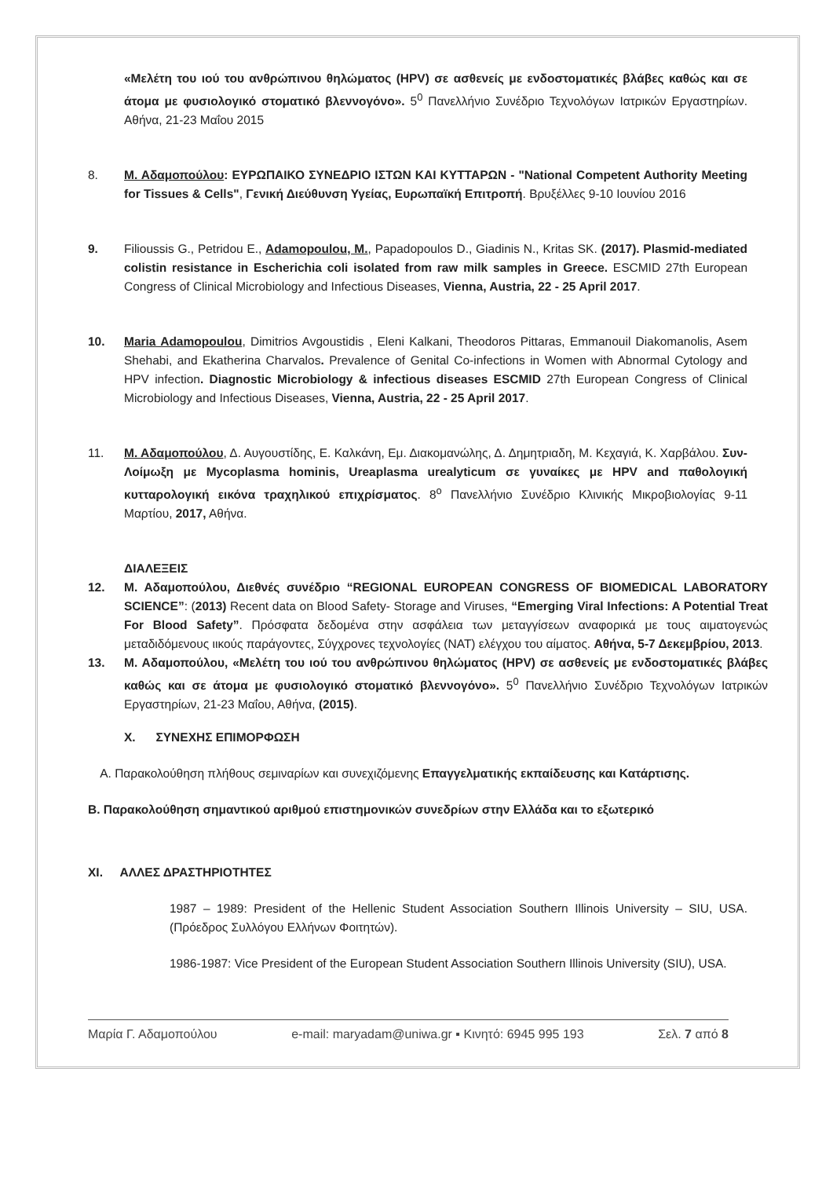«Μελέτη του ιού του ανθρώπινου θηλώματος (HPV) σε ασθενείς με ενδοστοματικές βλάβες καθώς και σε άτομα με φυσιολογικό στοματικό βλεννογόνο». 5<sup>0</sup> Πανελλήνιο Συνέδριο Τεχνολόγων Ιατρικών Εργαστηρίων. Αθήνα, 21-23 Μαΐου 2015
8. Μ. Αδαμοπούλου: ΕΥΡΩΠΑΙΚΟ ΣΥΝΕΔΡΙΟ ΙΣΤΩΝ ΚΑΙ ΚΥΤΤΑΡΩΝ - "National Competent Authority Meeting for Tissues & Cells", Γενική Διεύθυνση Υγείας, Ευρωπαϊκή Επιτροπή. Βρυξέλλες 9-10 Ιουνίου 2016
9. Filioussis G., Petridou E., Adamopoulou, M., Papadopoulos D., Giadinis N., Kritas SK. (2017). Plasmid-mediated colistin resistance in Escherichia coli isolated from raw milk samples in Greece. ESCMID 27th European Congress of Clinical Microbiology and Infectious Diseases, Vienna, Austria, 22 - 25 April 2017.
10. Maria Adamopoulou, Dimitrios Avgoustidis , Eleni Kalkani, Theodoros Pittaras, Emmanouil Diakomanolis, Asem Shehabi, and Ekatherina Charvalos. Prevalence of Genital Co-infections in Women with Abnormal Cytology and HPV infection. Diagnostic Microbiology & infectious diseases ESCMID 27th European Congress of Clinical Microbiology and Infectious Diseases, Vienna, Austria, 22 - 25 April 2017.
11. Μ. Αδαμοπούλου, Δ. Αυγουστίδης, Ε. Καλκάνη, Εμ. Διακομανώλης, Δ. Δημητριαδη, Μ. Κεχαγιά, Κ. Χαρβάλου. Συν-Λοίμωξη με Mycoplasma hominis, Ureaplasma urealyticum σε γυναίκες με HPV and παθολογική κυτταρολογική εικόνα τραχηλικού επιχρίσματος. 8<sup>ο</sup> Πανελλήνιο Συνέδριο Κλινικής Μικροβιολογίας 9-11 Μαρτίου, 2017, Αθήνα.
ΔΙΑΛΕΞΕΙΣ
12. Μ. Αδαμοπούλου, Διεθνές συνέδριο “REGIONAL EUROPEAN CONGRESS OF BIOMEDICAL LABORATORY SCIENCE”: (2013) Recent data on Blood Safety- Storage and Viruses, “Emerging Viral Infections: A Potential Treat For Blood Safety”. Πρόσφατα δεδομένα στην ασφάλεια των μεταγγίσεων αναφορικά με τους αιματογενώς μεταδιδόμενους ιικούς παράγοντες, Σύγχρονες τεχνολογίες (ΝΑΤ) ελέγχου του αίματος. Αθήνα, 5-7 Δεκεμβρίου, 2013.
13. Μ. Αδαμοπούλου, «Μελέτη του ιού του ανθρώπινου θηλώματος (HPV) σε ασθενείς με ενδοστοματικές βλάβες καθώς και σε άτομα με φυσιολογικό στοματικό βλεννογόνο». 5<sup>0</sup> Πανελλήνιο Συνέδριο Τεχνολόγων Ιατρικών Εργαστηρίων, 21-23 Μαΐου, Αθήνα, (2015).
X. ΣΥΝΕΧΗΣ ΕΠΙΜΟΡΦΩΣΗ
Α. Παρακολούθηση πλήθους σεμιναρίων και συνεχιζόμενης Επαγγελματικής εκπαίδευσης και Κατάρτισης.
Β. Παρακολούθηση σημαντικού αριθμού επιστημονικών συνεδρίων στην Ελλάδα και το εξωτερικό
XI. ΑΛΛΕΣ ΔΡΑΣΤΗΡΙΟΤΗΤΕΣ
1987 – 1989: President of the Hellenic Student Association Southern Illinois University – SIU, USA. (Πρόεδρος Συλλόγου Ελλήνων Φοιτητών).
1986-1987: Vice President of the European Student Association Southern Illinois University (SIU), USA.
Μαρία Γ. Αδαμοπούλου e-mail: maryadam@uniwa.gr ▪ Κινητό: 6945 995 193 Σελ. 7 από 8